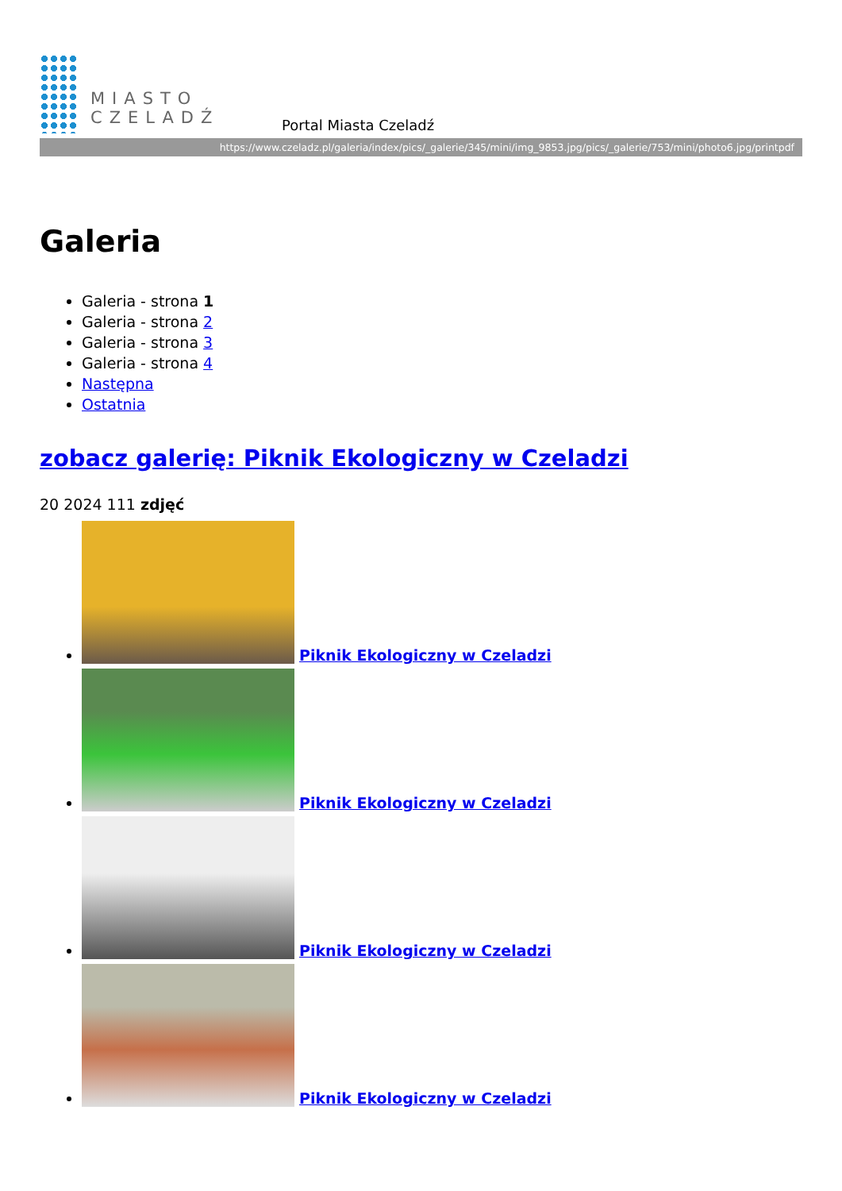MIASTO
CZELADŹ
Portal Miasta Czeladź
https://www.czeladz.pl/galeria/index/pics/_galerie/345/mini/img_9853.jpg/pics/_galerie/753/mini/photo6.jpg/printpdf
Galeria
Galeria - strona 1
Galeria - strona 2
Galeria - strona 3
Galeria - strona 4
Następna
Ostatnia
zobacz galerię: Piknik Ekologiczny w Czeladzi
20 2024 111 zdjęć
Piknik Ekologiczny w Czeladzi
Piknik Ekologiczny w Czeladzi
Piknik Ekologiczny w Czeladzi
Piknik Ekologiczny w Czeladzi